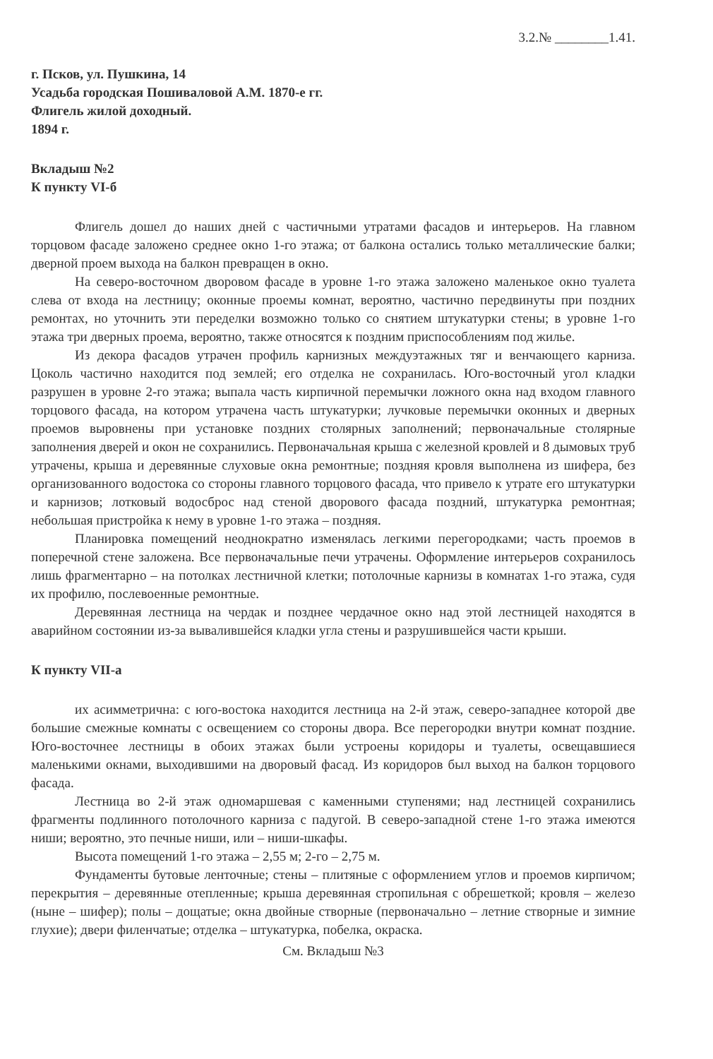3.2.№ ________1.41.
г. Псков, ул. Пушкина, 14
Усадьба городская Пошиваловой А.М. 1870-е гг.
Флигель жилой доходный.
1894 г.
Вкладыш №2
К пункту VI-б
Флигель дошел до наших дней с частичными утратами фасадов и интерьеров. На главном торцовом фасаде заложено среднее окно 1-го этажа; от балкона остались только металлические балки; дверной проем выхода на балкон превращен в окно.
На северо-восточном дворовом фасаде в уровне 1-го этажа заложено маленькое окно туалета слева от входа на лестницу; оконные проемы комнат, вероятно, частично передвинуты при поздних ремонтах, но уточнить эти переделки возможно только со снятием штукатурки стены; в уровне 1-го этажа три дверных проема, вероятно, также относятся к поздним приспособлениям под жилье.
Из декора фасадов утрачен профиль карнизных междуэтажных тяг и венчающего карниза. Цоколь частично находится под землей; его отделка не сохранилась. Юго-восточный угол кладки разрушен в уровне 2-го этажа; выпала часть кирпичной перемычки ложного окна над входом главного торцового фасада, на котором утрачена часть штукатурки; лучковые перемычки оконных и дверных проемов выровнены при установке поздних столярных заполнений; первоначальные столярные заполнения дверей и окон не сохранились. Первоначальная крыша с железной кровлей и 8 дымовых труб утрачены, крыша и деревянные слуховые окна ремонтные; поздняя кровля выполнена из шифера, без организованного водостока со стороны главного торцового фасада, что привело к утрате его штукатурки и карнизов; лотковый водосброс над стеной дворового фасада поздний, штукатурка ремонтная; небольшая пристройка к нему в уровне 1-го этажа – поздняя.
Планировка помещений неоднократно изменялась легкими перегородками; часть проемов в поперечной стене заложена. Все первоначальные печи утрачены. Оформление интерьеров сохранилось лишь фрагментарно – на потолках лестничной клетки; потолочные карнизы в комнатах 1-го этажа, судя их профилю, послевоенные ремонтные.
Деревянная лестница на чердак и позднее чердачное окно над этой лестницей находятся в аварийном состоянии из-за вывалившейся кладки угла стены и разрушившейся части крыши.
К пункту VII-а
их асимметрична: с юго-востока находится лестница на 2-й этаж, северо-западнее которой две большие смежные комнаты с освещением со стороны двора. Все перегородки внутри комнат поздние. Юго-восточнее лестницы в обоих этажах были устроены коридоры и туалеты, освещавшиеся маленькими окнами, выходившими на дворовый фасад. Из коридоров был выход на балкон торцового фасада.
Лестница во 2-й этаж одномаршевая с каменными ступенями; над лестницей сохранились фрагменты подлинного потолочного карниза с падугой. В северо-западной стене 1-го этажа имеются ниши; вероятно, это печные ниши, или – ниши-шкафы.
Высота помещений 1-го этажа – 2,55 м; 2-го – 2,75 м.
Фундаменты бутовые ленточные; стены – плитяные с оформлением углов и проемов кирпичом; перекрытия – деревянные отепленные; крыша деревянная стропильная с обрешеткой; кровля – железо (ныне – шифер); полы – дощатые; окна двойные створные (первоначально – летние створные и зимние глухие); двери филенчатые; отделка – штукатурка, побелка, окраска.
См. Вкладыш №3